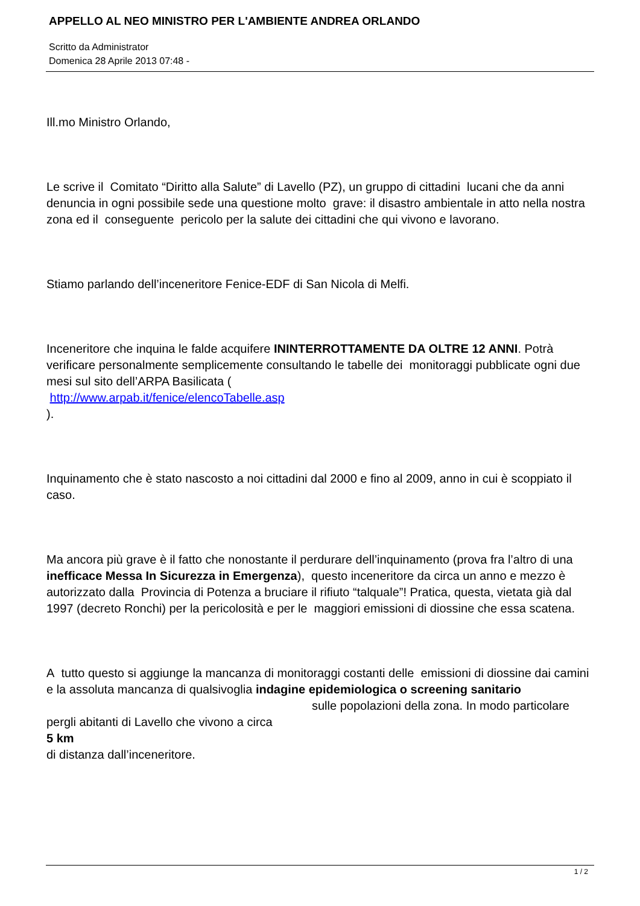APPELLO AL NEO MINISTRO PER L'AMBIENTE ANDREA ORLANDO
Scritto da Administrator
Domenica 28 Aprile 2013 07:48 -
Ill.mo Ministro Orlando,
Le scrive il Comitato “Diritto alla Salute” di Lavello (PZ), un gruppo di cittadini lucani che da anni denuncia in ogni possibile sede una questione molto grave: il disastro ambientale in atto nella nostra zona ed il conseguente pericolo per la salute dei cittadini che qui vivono e lavorano.
Stiamo parlando dell’inceneritore Fenice-EDF di San Nicola di Melfi.
Inceneritore che inquina le falde acquifere ININTERROTTAMENTE DA OLTRE 12 ANNI. Potrà verificare personalmente semplicemente consultando le tabelle dei monitoraggi pubblicate ogni due mesi sul sito dell’ARPA Basilicata (
http://www.arpab.it/fenice/elencoTabelle.asp
).
Inquinamento che è stato nascosto a noi cittadini dal 2000 e fino al 2009, anno in cui è scoppiato il caso.
Ma ancora più grave è il fatto che nonostante il perdurare dell’inquinamento (prova fra l’altro di una inefficace Messa In Sicurezza in Emergenza), questo inceneritore da circa un anno e mezzo è autorizzato dalla Provincia di Potenza a bruciare il rifiuto “talquale”! Pratica, questa, vietata già dal 1997 (decreto Ronchi) per la pericolosità e per le maggiori emissioni di diossine che essa scatena.
A tutto questo si aggiunge la mancanza di monitoraggi costanti delle emissioni di diossine dai camini e la assoluta mancanza di qualsivoglia indagine epidemiologica o screening sanitario sulle popolazioni della zona. In modo particolare pergli abitanti di Lavello che vivono a circa
5 km
di distanza dall’inceneritore.
1 / 2